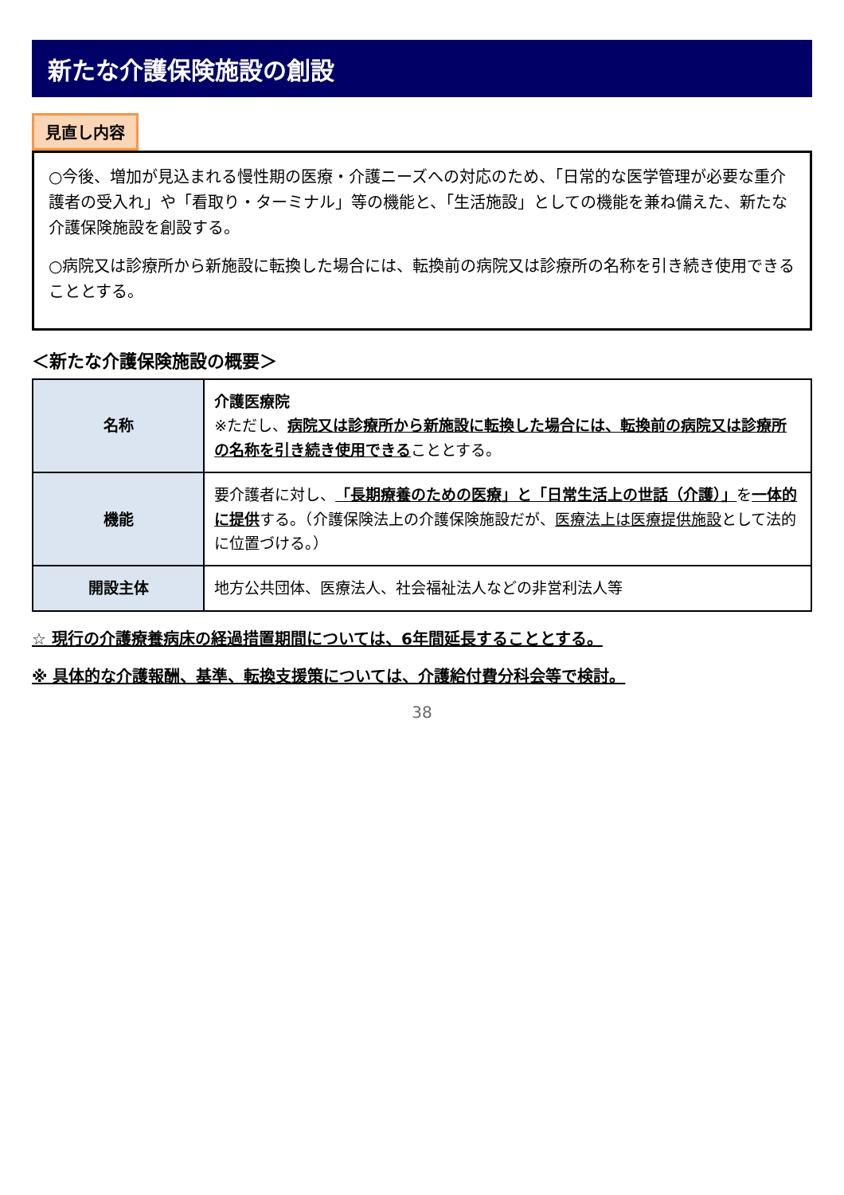新たな介護保険施設の創設
見直し内容
○今後、増加が見込まれる慢性期の医療・介護ニーズへの対応のため、「日常的な医学管理が必要な重介護者の受入れ」や「看取り・ターミナル」等の機能と、「生活施設」としての機能を兼ね備えた、新たな介護保険施設を創設する。
○病院又は診療所から新施設に転換した場合には、転換前の病院又は診療所の名称を引き続き使用できることとする。
＜新たな介護保険施設の概要＞
| 名称 | 介護医療院 ※ただし、 病院又は診療所から新施設に転換した場合には、転換前の病院又は診療所の名称を引き続き使用できる こととする。 |
| 機能 | 要介護者に対し、 「長期療養のための医療」と「日常生活上の世話（介護）」 を 一体的に提供 する。（介護保険法上の介護保険施設だが、 医療法上は医療提供施設 として法的に位置づける。） |
| 開設主体 | 地方公共団体、医療法人、社会福祉法人などの非営利法人等 |
☆ 現行の介護療養病床の経過措置期間については、6年間延長することとする。
※ 具体的な介護報酬、基準、転換支援策については、介護給付費分科会等で検討。
38